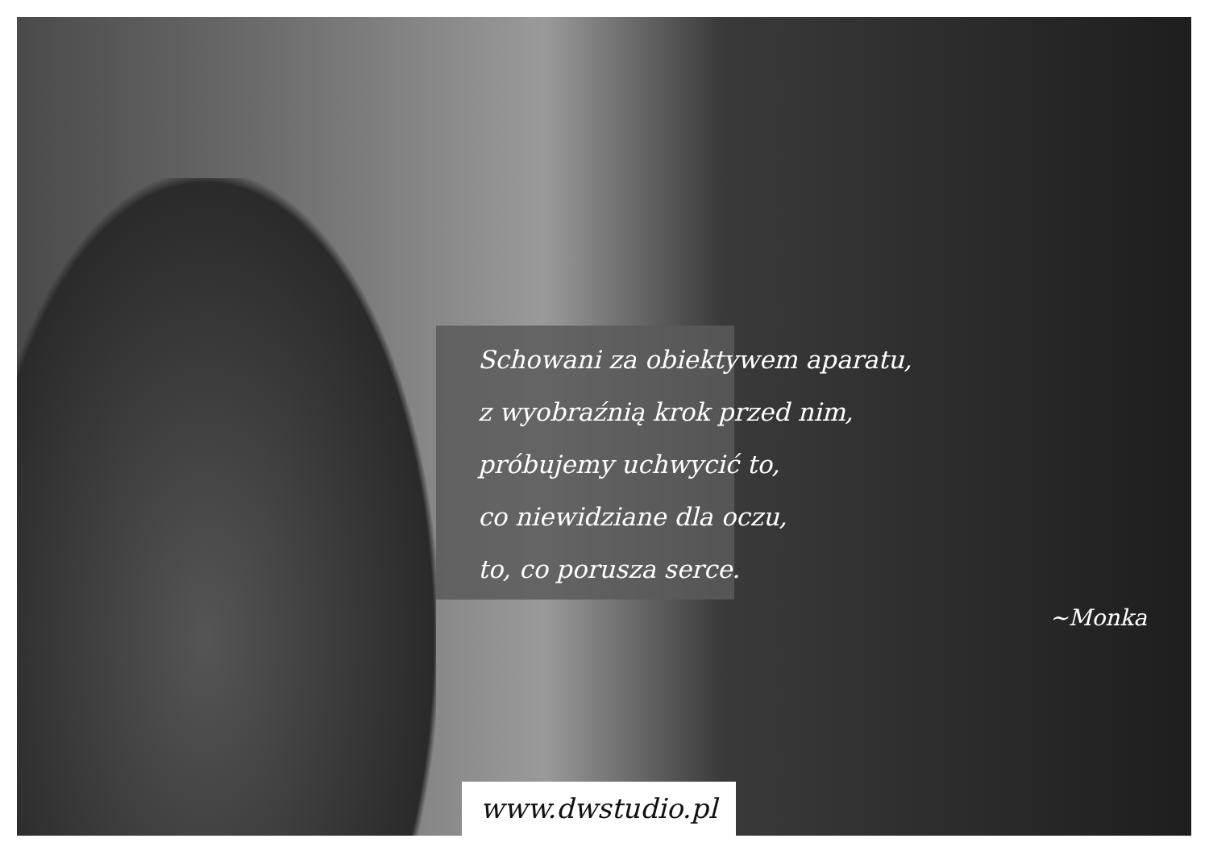Schowani za obiektywem aparatu,
z wyobraźnią krok przed nim,
próbujemy uchwycić to,
co niewidziane dla oczu,
to, co porusza serce.
~Monka
www.dwstudio.pl